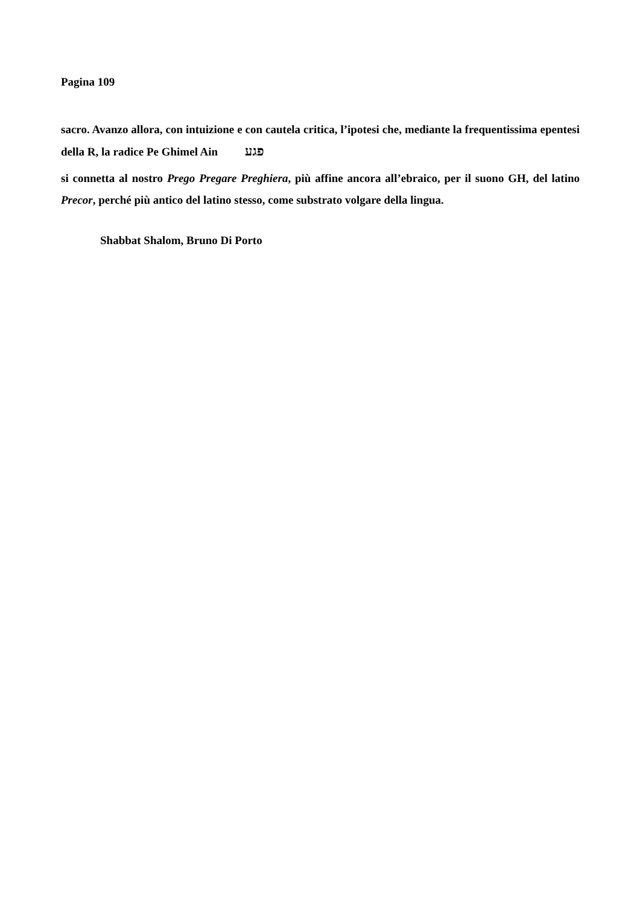Pagina 109
sacro. Avanzo allora, con intuizione e con cautela critica, l’ipotesi che, mediante la frequentissima epentesi della R, la radice Pe Ghimel Ain פגע
si connetta al nostro Prego Pregare Preghiera, più affine ancora all’ebraico, per il suono GH, del latino Precor, perché più antico del latino stesso, come substrato volgare della lingua.
Shabbat Shalom, Bruno Di Porto